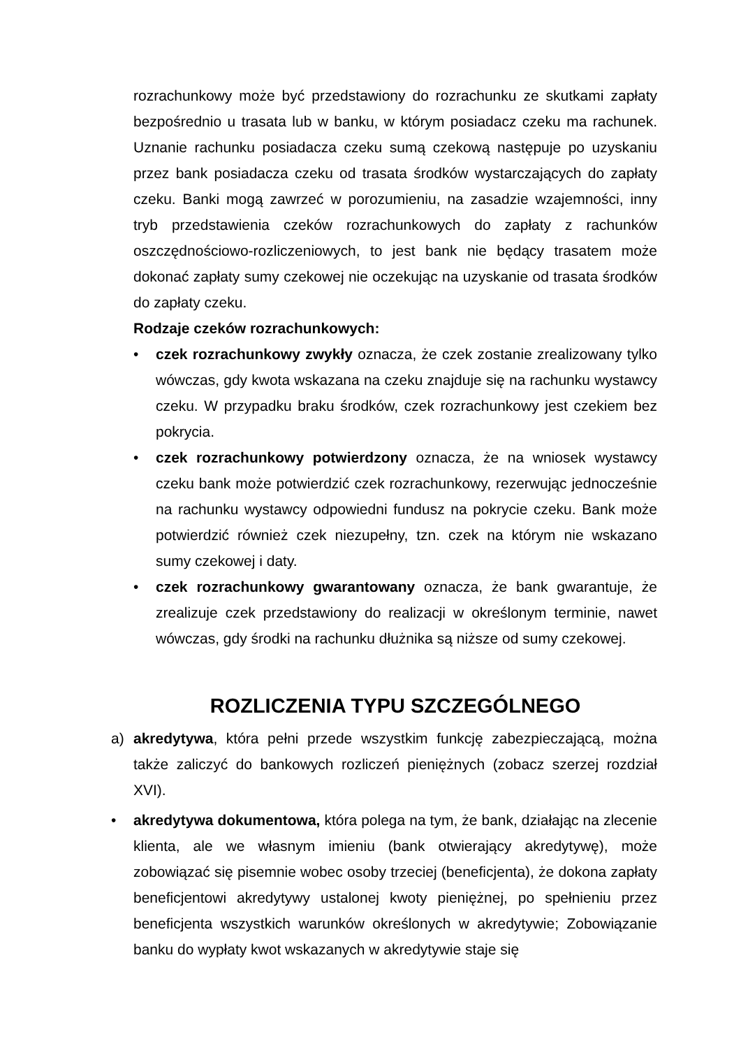rozrachunkowy może być przedstawiony do rozrachunku ze skutkami zapłaty bezpośrednio u trasata lub w banku, w którym posiadacz czeku ma rachunek. Uznanie rachunku posiadacza czeku sumą czekową następuje po uzyskaniu przez bank posiadacza czeku od trasata środków wystarczających do zapłaty czeku. Banki mogą zawrzeć w porozumieniu, na zasadzie wzajemności, inny tryb przedstawienia czeków rozrachunkowych do zapłaty z rachunków oszczędnościowo-rozliczeniowych, to jest bank nie będący trasatem może dokonać zapłaty sumy czekowej nie oczekując na uzyskanie od trasata środków do zapłaty czeku.
Rodzaje czeków rozrachunkowych:
• czek rozrachunkowy zwykły oznacza, że czek zostanie zrealizowany tylko wówczas, gdy kwota wskazana na czeku znajduje się na rachunku wystawcy czeku. W przypadku braku środków, czek rozrachunkowy jest czekiem bez pokrycia.
• czek rozrachunkowy potwierdzony oznacza, że na wniosek wystawcy czeku bank może potwierdzić czek rozrachunkowy, rezerwując jednocześnie na rachunku wystawcy odpowiedni fundusz na pokrycie czeku. Bank może potwierdzić również czek niezupełny, tzn. czek na którym nie wskazano sumy czekowej i daty.
• czek rozrachunkowy gwarantowany oznacza, że bank gwarantuje, że zrealizuje czek przedstawiony do realizacji w określonym terminie, nawet wówczas, gdy środki na rachunku dłużnika są niższe od sumy czekowej.
ROZLICZENIA TYPU SZCZEGÓLNEGO
a) akredytywa, która pełni przede wszystkim funkcję zabezpieczającą, można także zaliczyć do bankowych rozliczeń pieniężnych (zobacz szerzej rozdział XVI).
• akredytywa dokumentowa, która polega na tym, że bank, działając na zlecenie klienta, ale we własnym imieniu (bank otwierający akredytywę), może zobowiązać się pisemnie wobec osoby trzeciej (beneficjenta), że dokona zapłaty beneficjentowi akredytywy ustalonej kwoty pieniężnej, po spełnieniu przez beneficjenta wszystkich warunków określonych w akredytywie; Zobowiązanie banku do wypłaty kwot wskazanych w akredytywie staje się